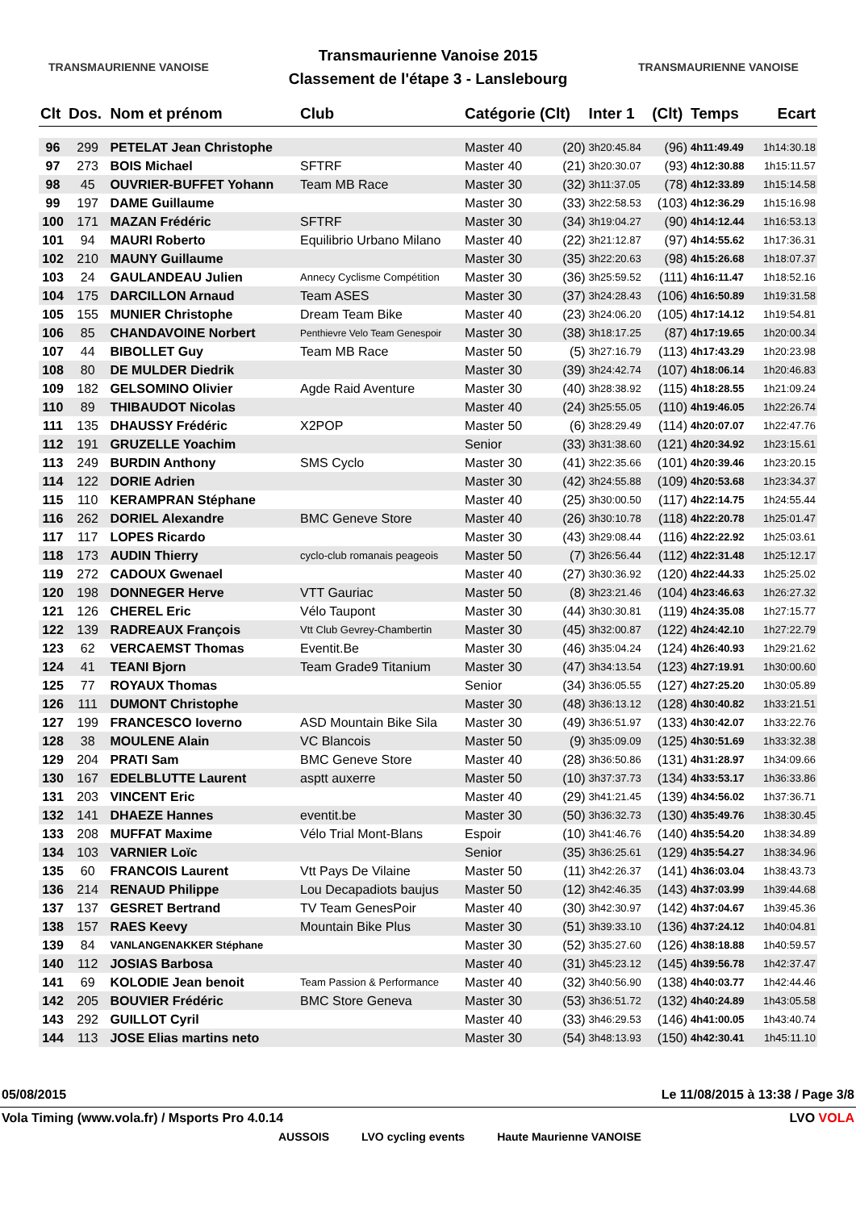TRANSMAURIENNE VANOISE
Transmaurienne Vanoise 2015
Classement de l'étape 3 - Lanslebourg
TRANSMAURIENNE VANOISE
| Clt | Dos. | Nom et prénom | Club | Catégorie (Clt) | | Inter 1 | (Clt) | Temps | Ecart |
| --- | --- | --- | --- | --- | --- | --- | --- | --- | --- |
| 96 | 299 | PETELAT Jean Christophe | | Master 40 | (20) | 3h20:45.84 | (96) | 4h11:49.49 | 1h14:30.18 |
| 97 | 273 | BOIS Michael | SFTRF | Master 40 | (21) | 3h20:30.07 | (93) | 4h12:30.88 | 1h15:11.57 |
| 98 | 45 | OUVRIER-BUFFET Yohann | Team MB Race | Master 30 | (32) | 3h11:37.05 | (78) | 4h12:33.89 | 1h15:14.58 |
| 99 | 197 | DAME Guillaume | | Master 30 | (33) | 3h22:58.53 | (103) | 4h12:36.29 | 1h15:16.98 |
| 100 | 171 | MAZAN Frédéric | SFTRF | Master 30 | (34) | 3h19:04.27 | (90) | 4h14:12.44 | 1h16:53.13 |
| 101 | 94 | MAURI Roberto | Equilibrio Urbano Milano | Master 40 | (22) | 3h21:12.87 | (97) | 4h14:55.62 | 1h17:36.31 |
| 102 | 210 | MAUNY Guillaume | | Master 30 | (35) | 3h22:20.63 | (98) | 4h15:26.68 | 1h18:07.37 |
| 103 | 24 | GAULANDEAU Julien | Annecy Cyclisme Compétition | Master 30 | (36) | 3h25:59.52 | (111) | 4h16:11.47 | 1h18:52.16 |
| 104 | 175 | DARCILLON Arnaud | Team ASES | Master 30 | (37) | 3h24:28.43 | (106) | 4h16:50.89 | 1h19:31.58 |
| 105 | 155 | MUNIER Christophe | Dream Team Bike | Master 40 | (23) | 3h24:06.20 | (105) | 4h17:14.12 | 1h19:54.81 |
| 106 | 85 | CHANDAVOINE Norbert | Penthievre Velo Team Genespoir | Master 30 | (38) | 3h18:17.25 | (87) | 4h17:19.65 | 1h20:00.34 |
| 107 | 44 | BIBOLLET Guy | Team MB Race | Master 50 | (5) | 3h27:16.79 | (113) | 4h17:43.29 | 1h20:23.98 |
| 108 | 80 | DE MULDER Diedrik | | Master 30 | (39) | 3h24:42.74 | (107) | 4h18:06.14 | 1h20:46.83 |
| 109 | 182 | GELSOMINO Olivier | Agde Raid Aventure | Master 30 | (40) | 3h28:38.92 | (115) | 4h18:28.55 | 1h21:09.24 |
| 110 | 89 | THIBAUDOT Nicolas | | Master 40 | (24) | 3h25:55.05 | (110) | 4h19:46.05 | 1h22:26.74 |
| 111 | 135 | DHAUSSY Frédéric | X2POP | Master 50 | (6) | 3h28:29.49 | (114) | 4h20:07.07 | 1h22:47.76 |
| 112 | 191 | GRUZELLE Yoachim | | Senior | (33) | 3h31:38.60 | (121) | 4h20:34.92 | 1h23:15.61 |
| 113 | 249 | BURDIN Anthony | SMS Cyclo | Master 30 | (41) | 3h22:35.66 | (101) | 4h20:39.46 | 1h23:20.15 |
| 114 | 122 | DORIE Adrien | | Master 30 | (42) | 3h24:55.88 | (109) | 4h20:53.68 | 1h23:34.37 |
| 115 | 110 | KERAMPRAN Stéphane | | Master 40 | (25) | 3h30:00.50 | (117) | 4h22:14.75 | 1h24:55.44 |
| 116 | 262 | DORIEL Alexandre | BMC Geneve Store | Master 40 | (26) | 3h30:10.78 | (118) | 4h22:20.78 | 1h25:01.47 |
| 117 | 117 | LOPES Ricardo | | Master 30 | (43) | 3h29:08.44 | (116) | 4h22:22.92 | 1h25:03.61 |
| 118 | 173 | AUDIN Thierry | cyclo-club romanais peageois | Master 50 | (7) | 3h26:56.44 | (112) | 4h22:31.48 | 1h25:12.17 |
| 119 | 272 | CADOUX Gwenael | | Master 40 | (27) | 3h30:36.92 | (120) | 4h22:44.33 | 1h25:25.02 |
| 120 | 198 | DONNEGER Herve | VTT Gauriac | Master 50 | (8) | 3h23:21.46 | (104) | 4h23:46.63 | 1h26:27.32 |
| 121 | 126 | CHEREL Eric | Vélo Taupont | Master 30 | (44) | 3h30:30.81 | (119) | 4h24:35.08 | 1h27:15.77 |
| 122 | 139 | RADREAUX François | Vtt Club Gevrey-Chambertin | Master 30 | (45) | 3h32:00.87 | (122) | 4h24:42.10 | 1h27:22.79 |
| 123 | 62 | VERCAEMST Thomas | Eventit.Be | Master 30 | (46) | 3h35:04.24 | (124) | 4h26:40.93 | 1h29:21.62 |
| 124 | 41 | TEANI Bjorn | Team Grade9 Titanium | Master 30 | (47) | 3h34:13.54 | (123) | 4h27:19.91 | 1h30:00.60 |
| 125 | 77 | ROYAUX Thomas | | Senior | (34) | 3h36:05.55 | (127) | 4h27:25.20 | 1h30:05.89 |
| 126 | 111 | DUMONT Christophe | | Master 30 | (48) | 3h36:13.12 | (128) | 4h30:40.82 | 1h33:21.51 |
| 127 | 199 | FRANCESCO Ioverno | ASD Mountain Bike Sila | Master 30 | (49) | 3h36:51.97 | (133) | 4h30:42.07 | 1h33:22.76 |
| 128 | 38 | MOULENE Alain | VC Blancois | Master 50 | (9) | 3h35:09.09 | (125) | 4h30:51.69 | 1h33:32.38 |
| 129 | 204 | PRATI Sam | BMC Geneve Store | Master 40 | (28) | 3h36:50.86 | (131) | 4h31:28.97 | 1h34:09.66 |
| 130 | 167 | EDELBLUTTE Laurent | asptt auxerre | Master 50 | (10) | 3h37:37.73 | (134) | 4h33:53.17 | 1h36:33.86 |
| 131 | 203 | VINCENT Eric | | Master 40 | (29) | 3h41:21.45 | (139) | 4h34:56.02 | 1h37:36.71 |
| 132 | 141 | DHAEZE Hannes | eventit.be | Master 30 | (50) | 3h36:32.73 | (130) | 4h35:49.76 | 1h38:30.45 |
| 133 | 208 | MUFFAT Maxime | Vélo Trial Mont-Blans | Espoir | (10) | 3h41:46.76 | (140) | 4h35:54.20 | 1h38:34.89 |
| 134 | 103 | VARNIER Loïc | | Senior | (35) | 3h36:25.61 | (129) | 4h35:54.27 | 1h38:34.96 |
| 135 | 60 | FRANCOIS Laurent | Vtt Pays De Vilaine | Master 50 | (11) | 3h42:26.37 | (141) | 4h36:03.04 | 1h38:43.73 |
| 136 | 214 | RENAUD Philippe | Lou Decapadiots baujus | Master 50 | (12) | 3h42:46.35 | (143) | 4h37:03.99 | 1h39:44.68 |
| 137 | 137 | GESRET Bertrand | TV Team GenesPoir | Master 40 | (30) | 3h42:30.97 | (142) | 4h37:04.67 | 1h39:45.36 |
| 138 | 157 | RAES Keevy | Mountain Bike Plus | Master 30 | (51) | 3h39:33.10 | (136) | 4h37:24.12 | 1h40:04.81 |
| 139 | 84 | VANLANGENAKKER Stéphane | | Master 30 | (52) | 3h35:27.60 | (126) | 4h38:18.88 | 1h40:59.57 |
| 140 | 112 | JOSIAS Barbosa | | Master 40 | (31) | 3h45:23.12 | (145) | 4h39:56.78 | 1h42:37.47 |
| 141 | 69 | KOLODIE Jean benoit | Team Passion & Performance | Master 40 | (32) | 3h40:56.90 | (138) | 4h40:03.77 | 1h42:44.46 |
| 142 | 205 | BOUVIER Frédéric | BMC Store Geneva | Master 30 | (53) | 3h36:51.72 | (132) | 4h40:24.89 | 1h43:05.58 |
| 143 | 292 | GUILLOT Cyril | | Master 40 | (33) | 3h46:29.53 | (146) | 4h41:00.05 | 1h43:40.74 |
| 144 | 113 | JOSE Elias martins neto | | Master 30 | (54) | 3h48:13.93 | (150) | 4h42:30.41 | 1h45:11.10 |
05/08/2015 Le 11/08/2015 à 13:38 / Page 3/8
Vola Timing (www.vola.fr) / Msports Pro 4.0.14 LVO VOLA
AUSSOIS LVO cycling events Haute Maurienne VANOISE